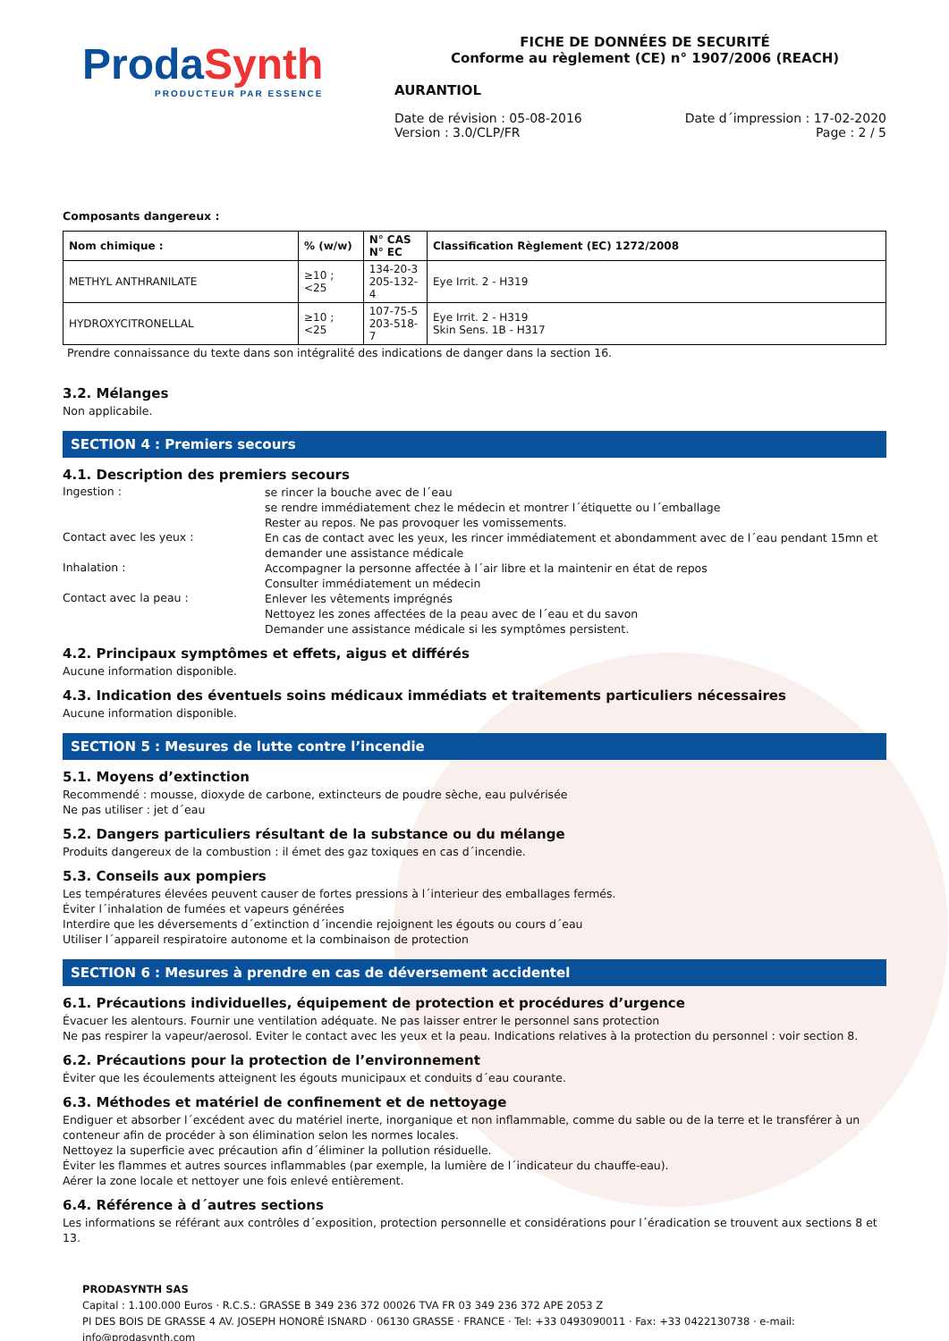ProdaSynth
PRODUCTEUR PAR ESSENCE
FICHE DE DONNÉES DE SECURITÉ
Conforme au règlement (CE) n° 1907/2006 (REACH)
AURANTIOL
Date de révision : 05-08-2016
Version : 3.0/CLP/FR
Date d´impression : 17-02-2020
Page : 2 / 5
Composants dangereux :
| Nom chimique : | % (w/w) | N° CAS N° EC | Classification Règlement (EC) 1272/2008 |
| --- | --- | --- | --- |
| METHYL ANTHRANILATE | ≥10 ; <25 | 134-20-3 205-132-4 | Eye Irrit. 2 - H319 |
| HYDROXYCITRONELLAL | ≥10 ; <25 | 107-75-5 203-518-7 | Eye Irrit. 2 - H319 Skin Sens. 1B - H317 |
Prendre connaissance du texte dans son intégralité des indications de danger dans la section 16.
3.2. Mélanges
Non applicabile.
SECTION 4 : Premiers secours
4.1. Description des premiers secours
Ingestion :
se rincer la bouche avec de l´eau
se rendre immédiatement chez le médecin et montrer l´étiquette ou l´emballage
Rester au repos. Ne pas provoquer les vomissements.
Contact avec les yeux :
En cas de contact avec les yeux, les rincer immédiatement et abondamment avec de l´eau pendant 15mn et demander une assistance médicale
Inhalation :
Accompagner la personne affectée à l´air libre et la maintenir en état de repos
Consulter immédiatement un médecin
Contact avec la peau :
Enlever les vêtements imprégnés
Nettoyez les zones affectées de la peau avec de l´eau et du savon
Demander une assistance médicale si les symptômes persistent.
4.2. Principaux symptômes et effets, aigus et différés
Aucune information disponible.
4.3. Indication des éventuels soins médicaux immédiats et traitements particuliers nécessaires
Aucune information disponible.
SECTION 5 : Mesures de lutte contre l’incendie
5.1. Moyens d’extinction
Recommendé : mousse, dioxyde de carbone, extincteurs de poudre sèche, eau pulvérisée
Ne pas utiliser : jet d´eau
5.2. Dangers particuliers résultant de la substance ou du mélange
Produits dangereux de la combustion : il émet des gaz toxiques en cas d´incendie.
5.3. Conseils aux pompiers
Les températures élevées peuvent causer de fortes pressions à l´interieur des emballages fermés.
Éviter l´inhalation de fumées et vapeurs générées
Interdire que les déversements d´extinction d´incendie rejoignent les égouts ou cours d´eau
Utiliser l´appareil respiratoire autonome et la combinaison de protection
SECTION 6 : Mesures à prendre en cas de déversement accidentel
6.1. Précautions individuelles, équipement de protection et procédures d’urgence
Évacuer les alentours. Fournir une ventilation adéquate. Ne pas laisser entrer le personnel sans protection
Ne pas respirer la vapeur/aerosol. Eviter le contact avec les yeux et la peau. Indications relatives à la protection du personnel : voir section 8.
6.2. Précautions pour la protection de l’environnement
Éviter que les écoulements atteignent les égouts municipaux et conduits d´eau courante.
6.3. Méthodes et matériel de confinement et de nettoyage
Endiguer et absorber l´excédent avec du matériel inerte, inorganique et non inflammable, comme du sable ou de la terre et le transférer à un conteneur afin de procéder à son élimination selon les normes locales.
Nettoyez la superficie avec précaution afin d´éliminer la pollution résiduelle.
Éviter les flammes et autres sources inflammables (par exemple, la lumière de l´indicateur du chauffe-eau).
Aérer la zone locale et nettoyer une fois enlevé entièrement.
6.4. Référence à d´autres sections
Les informations se référant aux contrôles d´exposition, protection personnelle et considérations pour l´éradication se trouvent aux sections 8 et 13.
PRODASYNTH SAS
Capital : 1.100.000 Euros · R.C.S.: GRASSE B 349 236 372 00026 TVA FR 03 349 236 372 APE 2053 Z
PI DES BOIS DE GRASSE 4 AV. JOSEPH HONORÉ ISNARD · 06130 GRASSE · FRANCE · Tel: +33 0493090011 · Fax: +33 0422130738 · e-mail: info@prodasynth.com